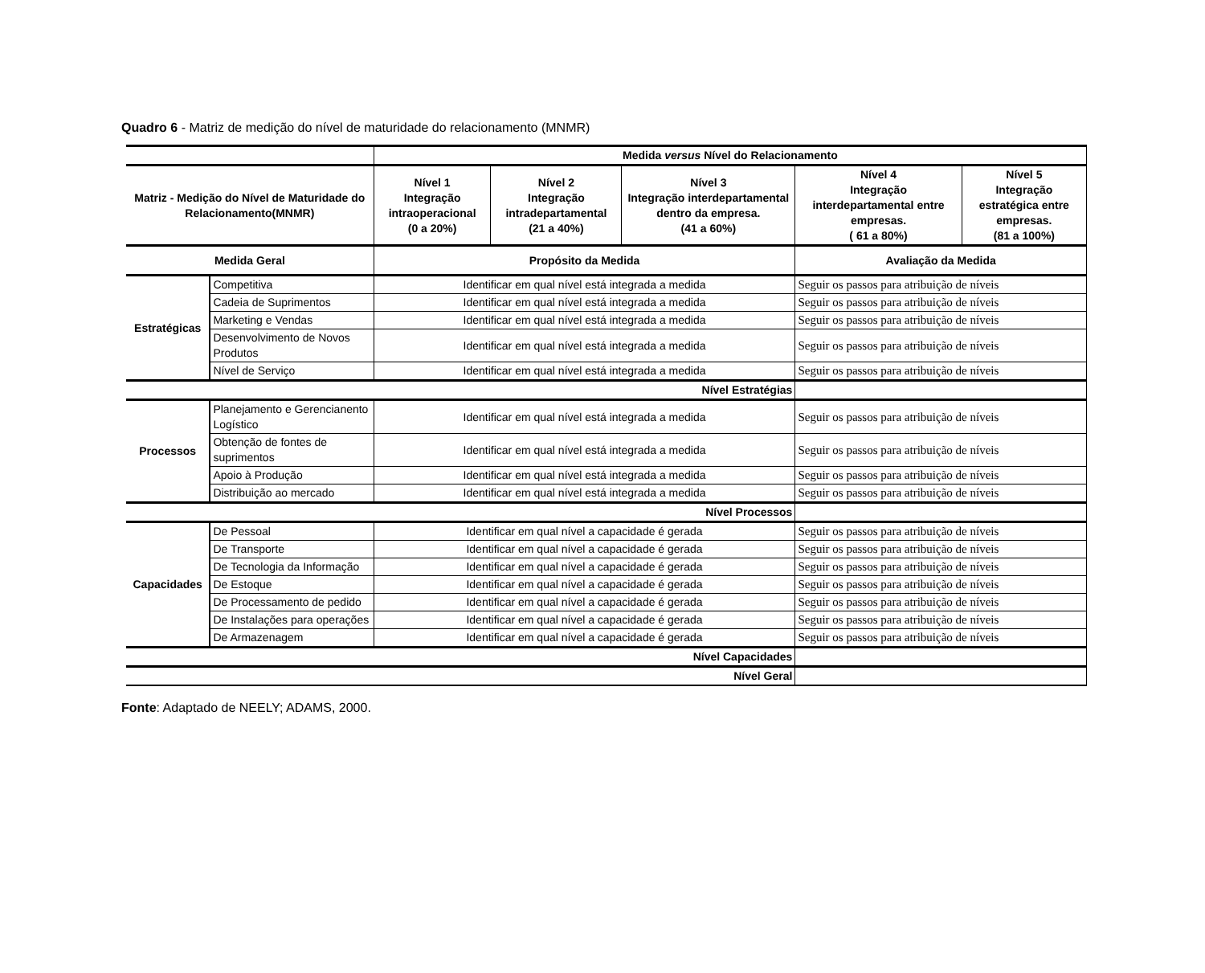Quadro 6 - Matriz de medição do nível de maturidade do relacionamento (MNMR)
| | | Medida versus Nível do Relacionamento | | | | |
| --- | --- | --- | --- | --- | --- | --- |
| Matriz - Medição do Nível de Maturidade do Relacionamento(MNMR) | | Nível 1 Integração intraoperacional (0 a 20%) | Nível 2 Integração intradepartamental (21 a 40%) | Nível 3 Integração interdepartamental dentro da empresa. (41 a 60%) | Nível 4 Integração interdepartamental entre empresas. ( 61 a 80%) | Nível 5 Integração estratégica entre empresas. (81 a 100%) |
| Medida Geral | | Propósito da Medida | | | Avaliação da Medida | |
| Estratégicas | Competitiva | Identificar em qual nível está integrada a medida | | | Seguir os passos para atribuição de níveis | |
| | Cadeia de Suprimentos | Identificar em qual nível está integrada a medida | | | Seguir os passos para atribuição de níveis | |
| | Marketing e Vendas | Identificar em qual nível está integrada a medida | | | Seguir os passos para atribuição de níveis | |
| | Desenvolvimento de Novos Produtos | Identificar em qual nível está integrada a medida | | | Seguir os passos para atribuição de níveis | |
| | Nível de Serviço | Identificar em qual nível está integrada a medida | | | Seguir os passos para atribuição de níveis | |
| Nível Estratégias | | | | | | |
| Processos | Planejamento e Gerencianento Logístico | Identificar em qual nível está integrada a medida | | | Seguir os passos para atribuição de níveis | |
| | Obtenção de fontes de suprimentos | Identificar em qual nível está integrada a medida | | | Seguir os passos para atribuição de níveis | |
| | Apoio à Produção | Identificar em qual nível está integrada a medida | | | Seguir os passos para atribuição de níveis | |
| | Distribuição ao mercado | Identificar em qual nível está integrada a medida | | | Seguir os passos para atribuição de níveis | |
| Nível Processos | | | | | | |
| Capacidades | De Pessoal | Identificar em qual nível a capacidade é gerada | | | Seguir os passos para atribuição de níveis | |
| | De Transporte | Identificar em qual nível a capacidade é gerada | | | Seguir os passos para atribuição de níveis | |
| | De Tecnologia da Informação | Identificar em qual nível a capacidade é gerada | | | Seguir os passos para atribuição de níveis | |
| | De Estoque | Identificar em qual nível a capacidade é gerada | | | Seguir os passos para atribuição de níveis | |
| | De Processamento de pedido | Identificar em qual nível a capacidade é gerada | | | Seguir os passos para atribuição de níveis | |
| | De Instalações para operações | Identificar em qual nível a capacidade é gerada | | | Seguir os passos para atribuição de níveis | |
| | De Armazenagem | Identificar em qual nível a capacidade é gerada | | | Seguir os passos para atribuição de níveis | |
| Nível Capacidades | | | | | | |
| Nível Geral | | | | | | |
Fonte: Adaptado de NEELY; ADAMS, 2000.